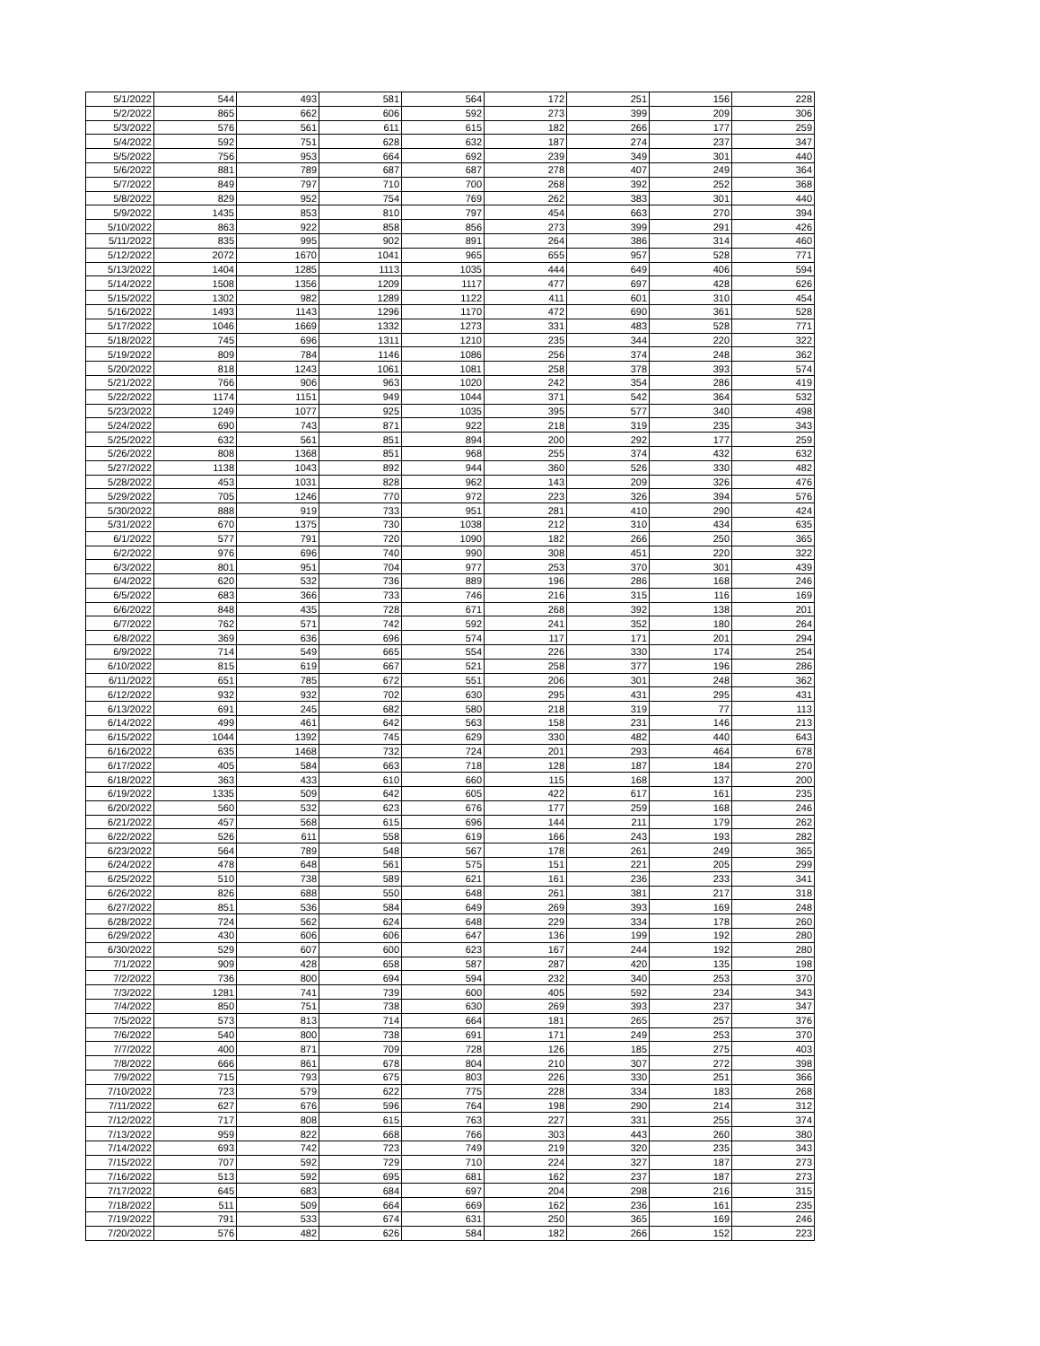| 5/1/2022 | 544 | 493 | 581 | 564 | 172 | 251 | 156 | 228 |
| 5/2/2022 | 865 | 662 | 606 | 592 | 273 | 399 | 209 | 306 |
| 5/3/2022 | 576 | 561 | 611 | 615 | 182 | 266 | 177 | 259 |
| 5/4/2022 | 592 | 751 | 628 | 632 | 187 | 274 | 237 | 347 |
| 5/5/2022 | 756 | 953 | 664 | 692 | 239 | 349 | 301 | 440 |
| 5/6/2022 | 881 | 789 | 687 | 687 | 278 | 407 | 249 | 364 |
| 5/7/2022 | 849 | 797 | 710 | 700 | 268 | 392 | 252 | 368 |
| 5/8/2022 | 829 | 952 | 754 | 769 | 262 | 383 | 301 | 440 |
| 5/9/2022 | 1435 | 853 | 810 | 797 | 454 | 663 | 270 | 394 |
| 5/10/2022 | 863 | 922 | 858 | 856 | 273 | 399 | 291 | 426 |
| 5/11/2022 | 835 | 995 | 902 | 891 | 264 | 386 | 314 | 460 |
| 5/12/2022 | 2072 | 1670 | 1041 | 965 | 655 | 957 | 528 | 771 |
| 5/13/2022 | 1404 | 1285 | 1113 | 1035 | 444 | 649 | 406 | 594 |
| 5/14/2022 | 1508 | 1356 | 1209 | 1117 | 477 | 697 | 428 | 626 |
| 5/15/2022 | 1302 | 982 | 1289 | 1122 | 411 | 601 | 310 | 454 |
| 5/16/2022 | 1493 | 1143 | 1296 | 1170 | 472 | 690 | 361 | 528 |
| 5/17/2022 | 1046 | 1669 | 1332 | 1273 | 331 | 483 | 528 | 771 |
| 5/18/2022 | 745 | 696 | 1311 | 1210 | 235 | 344 | 220 | 322 |
| 5/19/2022 | 809 | 784 | 1146 | 1086 | 256 | 374 | 248 | 362 |
| 5/20/2022 | 818 | 1243 | 1061 | 1081 | 258 | 378 | 393 | 574 |
| 5/21/2022 | 766 | 906 | 963 | 1020 | 242 | 354 | 286 | 419 |
| 5/22/2022 | 1174 | 1151 | 949 | 1044 | 371 | 542 | 364 | 532 |
| 5/23/2022 | 1249 | 1077 | 925 | 1035 | 395 | 577 | 340 | 498 |
| 5/24/2022 | 690 | 743 | 871 | 922 | 218 | 319 | 235 | 343 |
| 5/25/2022 | 632 | 561 | 851 | 894 | 200 | 292 | 177 | 259 |
| 5/26/2022 | 808 | 1368 | 851 | 968 | 255 | 374 | 432 | 632 |
| 5/27/2022 | 1138 | 1043 | 892 | 944 | 360 | 526 | 330 | 482 |
| 5/28/2022 | 453 | 1031 | 828 | 962 | 143 | 209 | 326 | 476 |
| 5/29/2022 | 705 | 1246 | 770 | 972 | 223 | 326 | 394 | 576 |
| 5/30/2022 | 888 | 919 | 733 | 951 | 281 | 410 | 290 | 424 |
| 5/31/2022 | 670 | 1375 | 730 | 1038 | 212 | 310 | 434 | 635 |
| 6/1/2022 | 577 | 791 | 720 | 1090 | 182 | 266 | 250 | 365 |
| 6/2/2022 | 976 | 696 | 740 | 990 | 308 | 451 | 220 | 322 |
| 6/3/2022 | 801 | 951 | 704 | 977 | 253 | 370 | 301 | 439 |
| 6/4/2022 | 620 | 532 | 736 | 889 | 196 | 286 | 168 | 246 |
| 6/5/2022 | 683 | 366 | 733 | 746 | 216 | 315 | 116 | 169 |
| 6/6/2022 | 848 | 435 | 728 | 671 | 268 | 392 | 138 | 201 |
| 6/7/2022 | 762 | 571 | 742 | 592 | 241 | 352 | 180 | 264 |
| 6/8/2022 | 369 | 636 | 696 | 574 | 117 | 171 | 201 | 294 |
| 6/9/2022 | 714 | 549 | 665 | 554 | 226 | 330 | 174 | 254 |
| 6/10/2022 | 815 | 619 | 667 | 521 | 258 | 377 | 196 | 286 |
| 6/11/2022 | 651 | 785 | 672 | 551 | 206 | 301 | 248 | 362 |
| 6/12/2022 | 932 | 932 | 702 | 630 | 295 | 431 | 295 | 431 |
| 6/13/2022 | 691 | 245 | 682 | 580 | 218 | 319 | 77 | 113 |
| 6/14/2022 | 499 | 461 | 642 | 563 | 158 | 231 | 146 | 213 |
| 6/15/2022 | 1044 | 1392 | 745 | 629 | 330 | 482 | 440 | 643 |
| 6/16/2022 | 635 | 1468 | 732 | 724 | 201 | 293 | 464 | 678 |
| 6/17/2022 | 405 | 584 | 663 | 718 | 128 | 187 | 184 | 270 |
| 6/18/2022 | 363 | 433 | 610 | 660 | 115 | 168 | 137 | 200 |
| 6/19/2022 | 1335 | 509 | 642 | 605 | 422 | 617 | 161 | 235 |
| 6/20/2022 | 560 | 532 | 623 | 676 | 177 | 259 | 168 | 246 |
| 6/21/2022 | 457 | 568 | 615 | 696 | 144 | 211 | 179 | 262 |
| 6/22/2022 | 526 | 611 | 558 | 619 | 166 | 243 | 193 | 282 |
| 6/23/2022 | 564 | 789 | 548 | 567 | 178 | 261 | 249 | 365 |
| 6/24/2022 | 478 | 648 | 561 | 575 | 151 | 221 | 205 | 299 |
| 6/25/2022 | 510 | 738 | 589 | 621 | 161 | 236 | 233 | 341 |
| 6/26/2022 | 826 | 688 | 550 | 648 | 261 | 381 | 217 | 318 |
| 6/27/2022 | 851 | 536 | 584 | 649 | 269 | 393 | 169 | 248 |
| 6/28/2022 | 724 | 562 | 624 | 648 | 229 | 334 | 178 | 260 |
| 6/29/2022 | 430 | 606 | 606 | 647 | 136 | 199 | 192 | 280 |
| 6/30/2022 | 529 | 607 | 600 | 623 | 167 | 244 | 192 | 280 |
| 7/1/2022 | 909 | 428 | 658 | 587 | 287 | 420 | 135 | 198 |
| 7/2/2022 | 736 | 800 | 694 | 594 | 232 | 340 | 253 | 370 |
| 7/3/2022 | 1281 | 741 | 739 | 600 | 405 | 592 | 234 | 343 |
| 7/4/2022 | 850 | 751 | 738 | 630 | 269 | 393 | 237 | 347 |
| 7/5/2022 | 573 | 813 | 714 | 664 | 181 | 265 | 257 | 376 |
| 7/6/2022 | 540 | 800 | 738 | 691 | 171 | 249 | 253 | 370 |
| 7/7/2022 | 400 | 871 | 709 | 728 | 126 | 185 | 275 | 403 |
| 7/8/2022 | 666 | 861 | 678 | 804 | 210 | 307 | 272 | 398 |
| 7/9/2022 | 715 | 793 | 675 | 803 | 226 | 330 | 251 | 366 |
| 7/10/2022 | 723 | 579 | 622 | 775 | 228 | 334 | 183 | 268 |
| 7/11/2022 | 627 | 676 | 596 | 764 | 198 | 290 | 214 | 312 |
| 7/12/2022 | 717 | 808 | 615 | 763 | 227 | 331 | 255 | 374 |
| 7/13/2022 | 959 | 822 | 668 | 766 | 303 | 443 | 260 | 380 |
| 7/14/2022 | 693 | 742 | 723 | 749 | 219 | 320 | 235 | 343 |
| 7/15/2022 | 707 | 592 | 729 | 710 | 224 | 327 | 187 | 273 |
| 7/16/2022 | 513 | 592 | 695 | 681 | 162 | 237 | 187 | 273 |
| 7/17/2022 | 645 | 683 | 684 | 697 | 204 | 298 | 216 | 315 |
| 7/18/2022 | 511 | 509 | 664 | 669 | 162 | 236 | 161 | 235 |
| 7/19/2022 | 791 | 533 | 674 | 631 | 250 | 365 | 169 | 246 |
| 7/20/2022 | 576 | 482 | 626 | 584 | 182 | 266 | 152 | 223 |